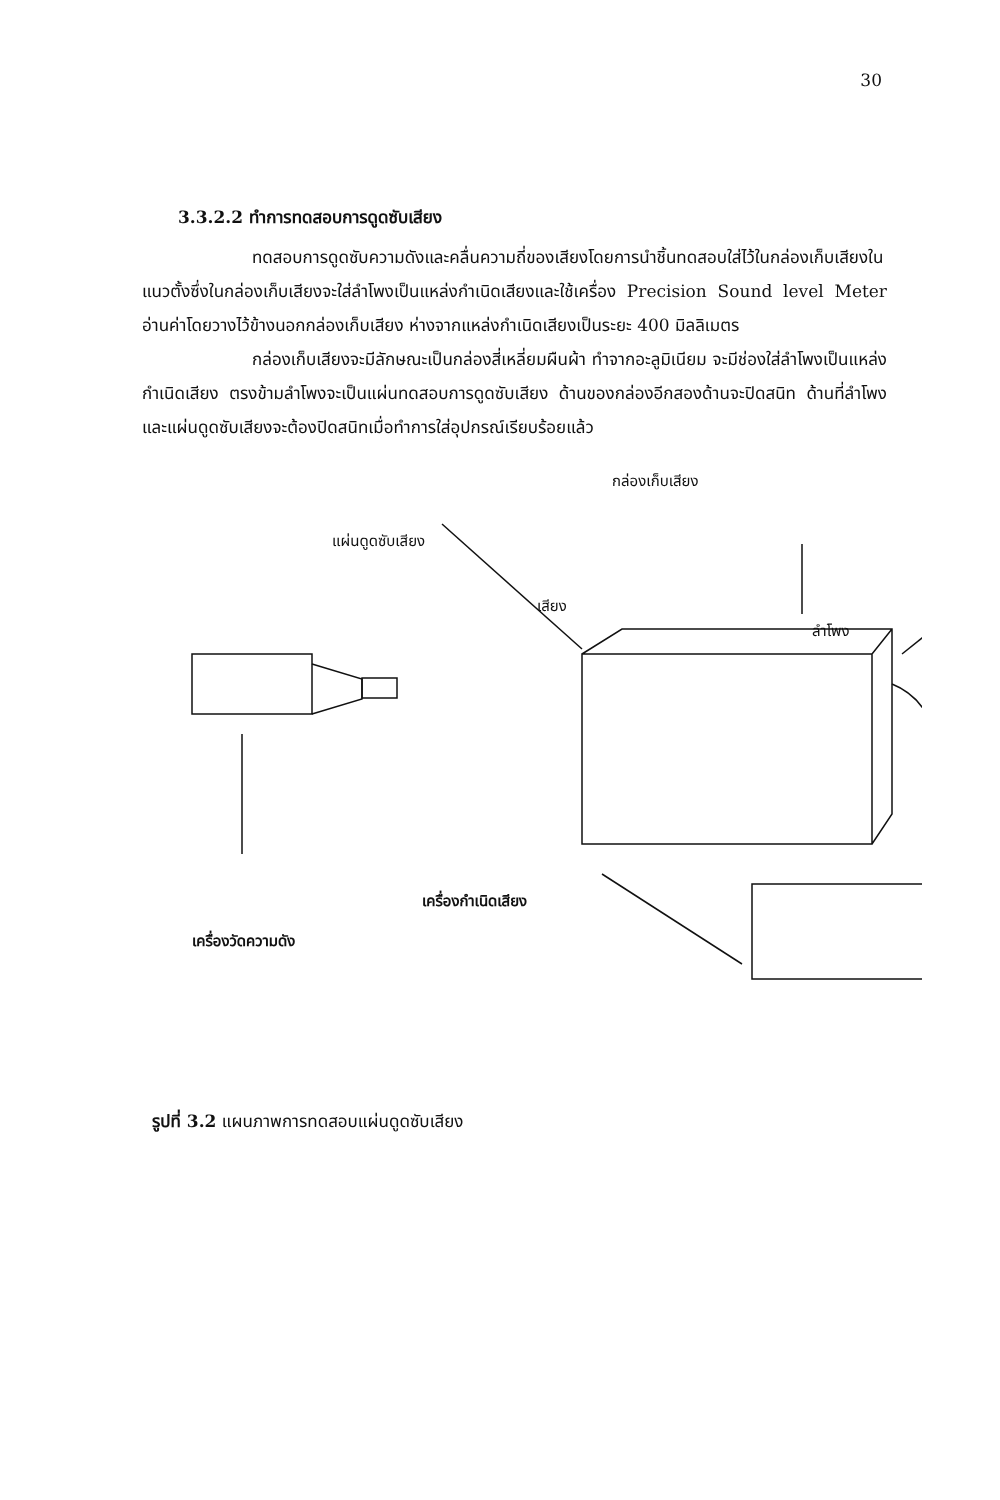30
3.3.2.2 ทำการทดสอบการดูดซับเสียง
ทดสอบการดูดซับความดังและคลื่นความถี่ของเสียงโดยการนำชิ้นทดสอบใส่ไว้ในกล่องเก็บเสียงในแนวตั้งซึ่งในกล่องเก็บเสียงจะใส่ลำโพงเป็นแหล่งกำเนิดเสียงและใช้เครื่อง Precision Sound level Meter อ่านค่าโดยวางไว้ข้างนอกกล่องเก็บเสียง ห่างจากแหล่งกำเนิดเสียงเป็นระยะ 400 มิลลิเมตร
กล่องเก็บเสียงจะมีลักษณะเป็นกล่องสี่เหลี่ยมผืนผ้า ทำจากอะลูมิเนียม จะมีช่องใส่ลำโพงเป็นแหล่งกำเนิดเสียง ตรงข้ามลำโพงจะเป็นแผ่นทดสอบการดูดซับเสียง ด้านของกล่องอีกสองด้านจะปิดสนิท ด้านที่ลำโพงและแผ่นดูดซับเสียงจะต้องปิดสนิทเมื่อทำการใส่อุปกรณ์เรียบร้อยแล้ว
กล่องเก็บเสียง
แผ่นดูดซับเสียง
เสียง
ลำโพง
เครื่องกำเนิดเสียง
เครื่องวัดความดัง
รูปที่ 3.2 แผนภาพการทดสอบแผ่นดูดซับเสียง